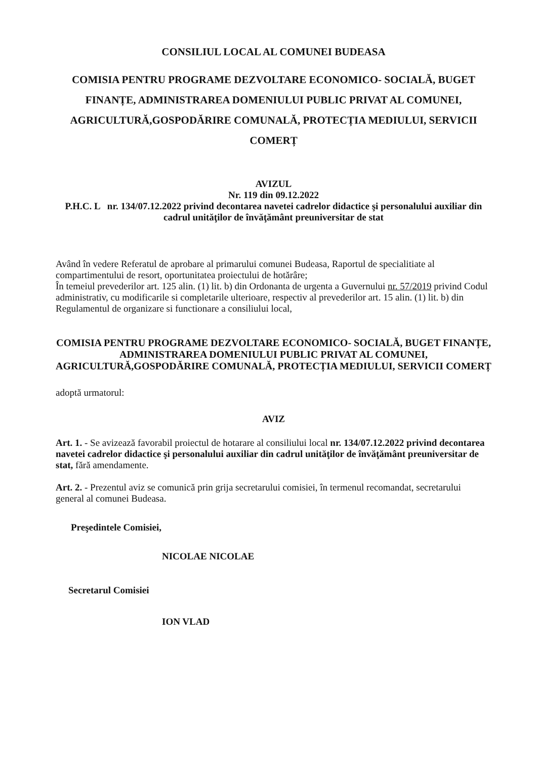CONSILIUL LOCAL AL COMUNEI BUDEASA
COMISIA PENTRU PROGRAME DEZVOLTARE ECONOMICO- SOCIALĂ, BUGET FINANȚE, ADMINISTRAREA DOMENIULUI PUBLIC PRIVAT AL COMUNEI, AGRICULTURĂ,GOSPODĂRIRE COMUNALĂ, PROTECȚIA MEDIULUI, SERVICII COMERȚ
AVIZUL
Nr. 119 din 09.12.2022
P.H.C. L nr. 134/07.12.2022 privind decontarea navetei cadrelor didactice şi personalului auxiliar din cadrul unităţilor de învăţământ preuniversitar de stat
Având în vedere Referatul de aprobare al primarului comunei Budeasa, Raportul de specialitiate al compartimentului de resort, oportunitatea proiectului de hotărâre;
În temeiul prevederilor art. 125 alin. (1) lit. b) din Ordonanta de urgenta a Guvernului nr. 57/2019 privind Codul administrativ, cu modificarile si completarile ulterioare, respectiv al prevederilor art. 15 alin. (1) lit. b) din Regulamentul de organizare si functionare a consiliului local,
COMISIA PENTRU PROGRAME DEZVOLTARE ECONOMICO- SOCIALĂ, BUGET FINANȚE, ADMINISTRAREA DOMENIULUI PUBLIC PRIVAT AL COMUNEI, AGRICULTURĂ,GOSPODĂRIRE COMUNALĂ, PROTECȚIA MEDIULUI, SERVICII COMERȚ
adoptă urmatorul:
AVIZ
Art. 1. - Se avizează favorabil proiectul de hotarare al consiliului local nr. 134/07.12.2022 privind decontarea navetei cadrelor didactice şi personalului auxiliar din cadrul unităţilor de învăţământ preuniversitar de stat, fără amendamente.
Art. 2. - Prezentul aviz se comunică prin grija secretarului comisiei, în termenul recomandat, secretarului general al comunei Budeasa.
Preşedintele Comisiei,
NICOLAE NICOLAE
Secretarul Comisiei
ION VLAD